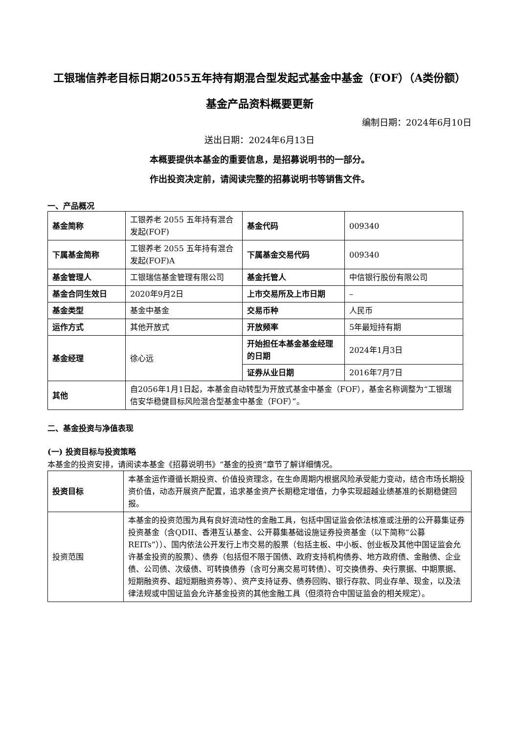工银瑞信养老目标日期2055五年持有期混合型发起式基金中基金（FOF）（A类份额）
基金产品资料概要更新
编制日期：2024年6月10日
送出日期：2024年6月13日
本概要提供本基金的重要信息，是招募说明书的一部分。
作出投资决定前，请阅读完整的招募说明书等销售文件。
一、产品概况
| 基金简称 | 工银养老 2055 五年持有混合发起(FOF) | 基金代码 | 009340 |
| 下属基金简称 | 工银养老 2055 五年持有混合发起(FOF)A | 下属基金交易代码 | 009340 |
| 基金管理人 | 工银瑞信基金管理有限公司 | 基金托管人 | 中信银行股份有限公司 |
| 基金合同生效日 | 2020年9月2日 | 上市交易所及上市日期 | – |
| 基金类型 | 基金中基金 | 交易币种 | 人民币 |
| 运作方式 | 其他开放式 | 开放频率 | 5年最短持有期 |
| 基金经理 | 徐心远 | 开始担任本基金基金经理的日期 | 2024年1月3日 |
| | | 证券从业日期 | 2016年7月7日 |
| 其他 | 自2056年1月1日起，本基金自动转型为开放式基金中基金（FOF），基金名称调整为“工银瑞信安华稳健目标风险混合型基金中基金（FOF）”。 | | |
二、基金投资与净值表现
(一) 投资目标与投资策略
本基金的投资安排，请阅读本基金《招募说明书》“基金的投资”章节了解详细情况。
| 投资目标 | 本基金运作遵循长期投资、价值投资理念，在生命周期内根据风险承受能力变动，结合市场长期投资价值，动态开展资产配置，追求基金资产长期稳定增值，力争实现超越业绩基准的长期稳健回报。 |
| 投资范围 | 本基金的投资范围为具有良好流动性的金融工具，包括中国证监会依法核准或注册的公开募集证券投资基金（含QDII、香港互认基金、公开募集基础设施证券投资基金（以下简称“公募REITs”））、国内依法公开发行上市交易的股票（包括主板、中小板、创业板及其他中国证监会允许基金投资的股票）、债券（包括但不限于国债、政府支持机构债券、地方政府债、金融债、企业债、公司债、次级债、可转换债券（含可分离交易可转债）、可交换债券、央行票据、中期票据、短期融资券、超短期融资券等）、资产支持证券、债券回购、银行存款、同业存单、现金，以及法律法规或中国证监会允许基金投资的其他金融工具（但须符合中国证监会的相关规定）。 |